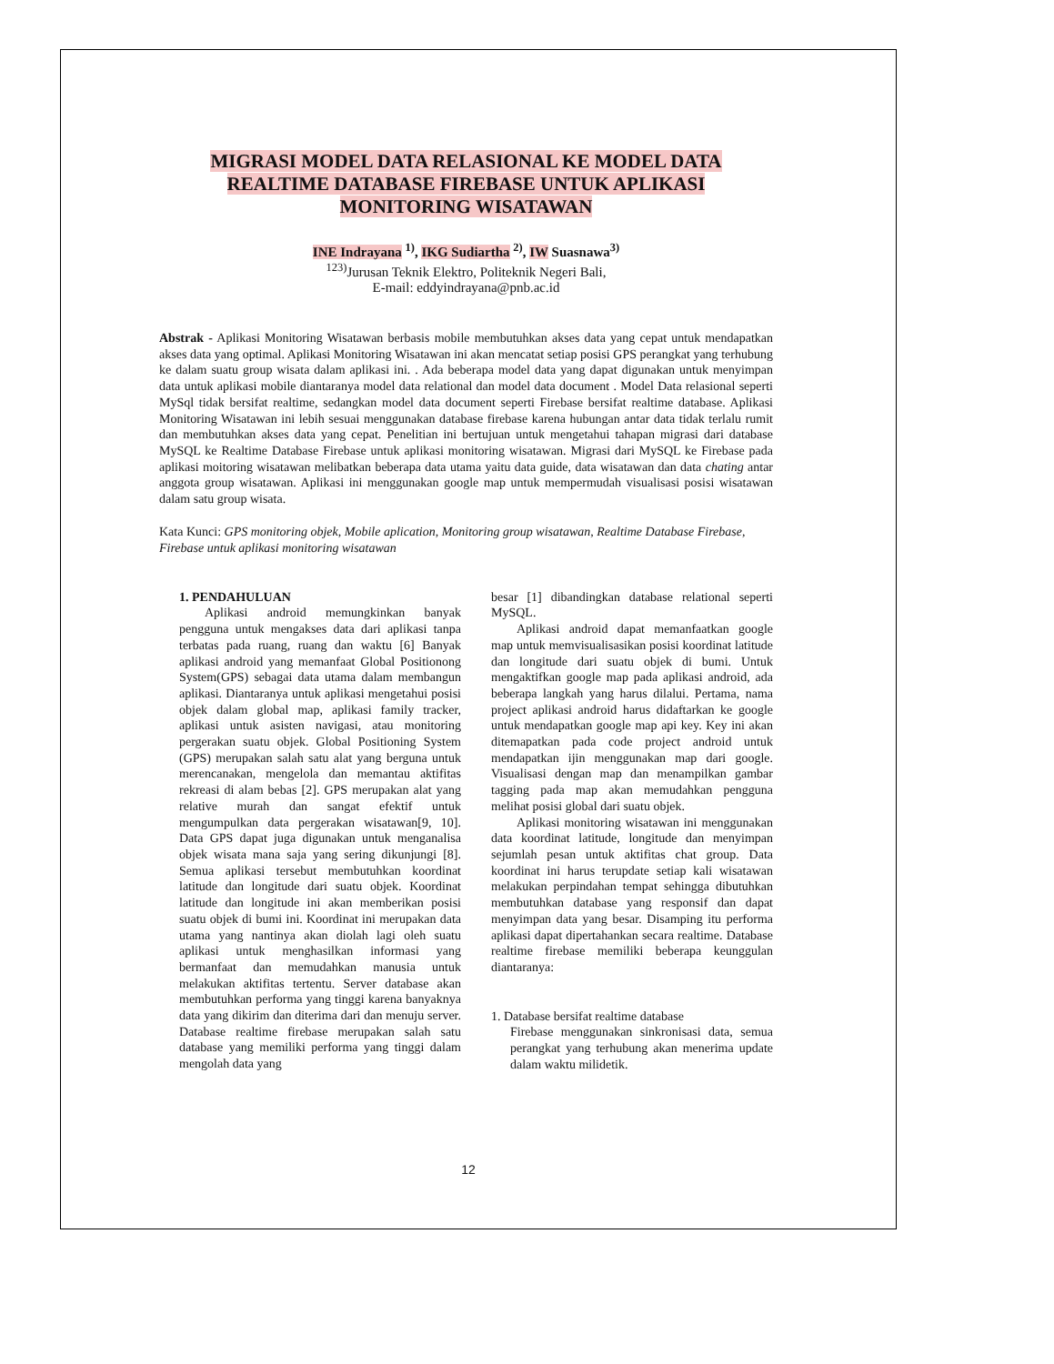MIGRASI MODEL DATA RELASIONAL KE MODEL DATA REALTIME DATABASE FIREBASE UNTUK APLIKASI MONITORING WISATAWAN
INE Indrayana <sup>1)</sup>, IKG Sudiartha <sup>2)</sup>, IW Suasnawa<sup>3)</sup>
<sup>123)</sup> Jurusan Teknik Elektro, Politeknik Negeri Bali,
E-mail: eddyindrayana@pnb.ac.id
Abstrak - Aplikasi Monitoring Wisatawan berbasis mobile membutuhkan akses data yang cepat untuk mendapatkan akses data yang optimal. Aplikasi Monitoring Wisatawan ini akan mencatat setiap posisi GPS perangkat yang terhubung ke dalam suatu group wisata dalam aplikasi ini. . Ada beberapa model data yang dapat digunakan untuk menyimpan data untuk aplikasi mobile diantaranya model data relational dan model data document . Model Data relasional seperti MySql tidak bersifat realtime, sedangkan model data document seperti Firebase bersifat realtime database. Aplikasi Monitoring Wisatawan ini lebih sesuai menggunakan database firebase karena hubungan antar data tidak terlalu rumit dan membutuhkan akses data yang cepat. Penelitian ini bertujuan untuk mengetahui tahapan migrasi dari database MySQL ke Realtime Database Firebase untuk aplikasi monitoring wisatawan. Migrasi dari MySQL ke Firebase pada aplikasi moitoring wisatawan melibatkan beberapa data utama yaitu data guide, data wisatawan dan data chating antar anggota group wisatawan. Aplikasi ini menggunakan google map untuk mempermudah visualisasi posisi wisatawan dalam satu group wisata.
Kata Kunci: GPS monitoring objek, Mobile aplication, Monitoring group wisatawan, Realtime Database Firebase, Firebase untuk aplikasi monitoring wisatawan
1. PENDAHULUAN
Aplikasi android memungkinkan banyak pengguna untuk mengakses data dari aplikasi tanpa terbatas pada ruang, ruang dan waktu [6] Banyak aplikasi android yang memanfaat Global Positionong System(GPS) sebagai data utama dalam membangun aplikasi. Diantaranya untuk aplikasi mengetahui posisi objek dalam global map, aplikasi family tracker, aplikasi untuk asisten navigasi, atau monitoring pergerakan suatu objek. Global Positioning System (GPS) merupakan salah satu alat yang berguna untuk merencanakan, mengelola dan memantau aktifitas rekreasi di alam bebas [2]. GPS merupakan alat yang relative murah dan sangat efektif untuk mengumpulkan data pergerakan wisatawan[9, 10]. Data GPS dapat juga digunakan untuk menganalisa objek wisata mana saja yang sering dikunjungi [8]. Semua aplikasi tersebut membutuhkan koordinat latitude dan longitude dari suatu objek. Koordinat latitude dan longitude ini akan memberikan posisi suatu objek di bumi ini. Koordinat ini merupakan data utama yang nantinya akan diolah lagi oleh suatu aplikasi untuk menghasilkan informasi yang bermanfaat dan memudahkan manusia untuk melakukan aktifitas tertentu. Server database akan membutuhkan performa yang tinggi karena banyaknya data yang dikirim dan diterima dari dan menuju server. Database realtime firebase merupakan salah satu database yang memiliki performa yang tinggi dalam mengolah data yang
besar [1] dibandingkan database relational seperti MySQL.
Aplikasi android dapat memanfaatkan google map untuk memvisualisasikan posisi koordinat latitude dan longitude dari suatu objek di bumi. Untuk mengaktifkan google map pada aplikasi android, ada beberapa langkah yang harus dilalui. Pertama, nama project aplikasi android harus didaftarkan ke google untuk mendapatkan google map api key. Key ini akan ditemapatkan pada code project android untuk mendapatkan ijin menggunakan map dari google. Visualisasi dengan map dan menampilkan gambar tagging pada map akan memudahkan pengguna melihat posisi global dari suatu objek.
Aplikasi monitoring wisatawan ini menggunakan data koordinat latitude, longitude dan menyimpan sejumlah pesan untuk aktifitas chat group. Data koordinat ini harus terupdate setiap kali wisatawan melakukan perpindahan tempat sehingga dibutuhkan membutuhkan database yang responsif dan dapat menyimpan data yang besar. Disamping itu performa aplikasi dapat dipertahankan secara realtime. Database realtime firebase memiliki beberapa keunggulan diantaranya:
1. Database bersifat realtime database
Firebase menggunakan sinkronisasi data, semua perangkat yang terhubung akan menerima update dalam waktu milidetik.
12